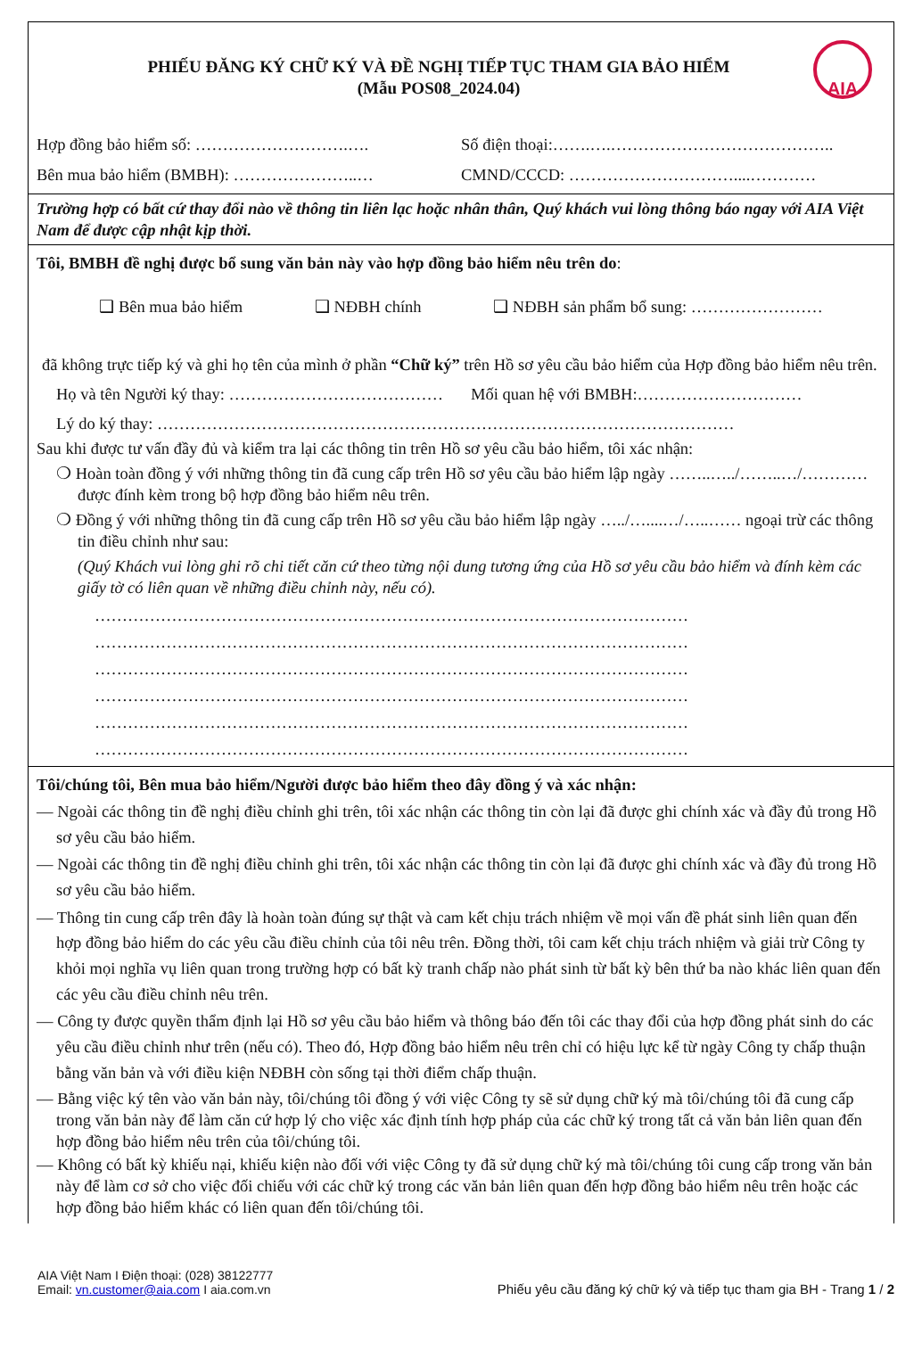AIA
PHIẾU ĐĂNG KÝ CHỮ KÝ VÀ ĐỀ NGHỊ TIẾP TỤC THAM GIA BẢO HIỂM
(Mẫu POS08_2024.04)
Hợp đồng bảo hiểm số: ……………………….…. Số điện thoại:…….….…………………………………..
Bên mua bảo hiểm (BMBH): …………………..… CMND/CCCD: …………………………....…………
Trường hợp có bất cứ thay đổi nào về thông tin liên lạc hoặc nhân thân, Quý khách vui lòng thông báo ngay với AIA Việt Nam để được cập nhật kịp thời.
Tôi, BMBH đề nghị được bổ sung văn bản này vào hợp đồng bảo hiểm nêu trên do:
❑ Bên mua bảo hiểm ❑ NĐBH chính ❑ NĐBH sản phẩm bổ sung: ……………………
đã không trực tiếp ký và ghi họ tên của mình ở phần “Chữ ký” trên Hồ sơ yêu cầu bảo hiểm của Hợp đồng bảo hiểm nêu trên.
Họ và tên Người ký thay: ………………………………… Mối quan hệ với BMBH:…………………………
Lý do ký thay: ……………………………………………………………………………………………
Sau khi được tư vấn đầy đủ và kiểm tra lại các thông tin trên Hồ sơ yêu cầu bảo hiểm, tôi xác nhận:
❍ Hoàn toàn đồng ý với những thông tin đã cung cấp trên Hồ sơ yêu cầu bảo hiểm lập ngày ……..…../……..…/………… được đính kèm trong bộ hợp đồng bảo hiểm nêu trên.
❍ Đồng ý với những thông tin đã cung cấp trên Hồ sơ yêu cầu bảo hiểm lập ngày …../…....…/…..…… ngoại trừ các thông tin điều chỉnh như sau:
(Quý Khách vui lòng ghi rõ chi tiết căn cứ theo từng nội dung tương ứng của Hồ sơ yêu cầu bảo hiểm và đính kèm các giấy tờ có liên quan về những điều chỉnh này, nếu có).
………………………………………………………………………………………………
………………………………………………………………………………………………
………………………………………………………………………………………………
………………………………………………………………………………………………
………………………………………………………………………………………………
………………………………………………………………………………………………
Tôi/chúng tôi, Bên mua bảo hiểm/Người được bảo hiểm theo đây đồng ý và xác nhận:
— Ngoài các thông tin đề nghị điều chỉnh ghi trên, tôi xác nhận các thông tin còn lại đã được ghi chính xác và đầy đủ trong Hồ sơ yêu cầu bảo hiểm.
— Ngoài các thông tin đề nghị điều chỉnh ghi trên, tôi xác nhận các thông tin còn lại đã được ghi chính xác và đầy đủ trong Hồ sơ yêu cầu bảo hiểm.
— Thông tin cung cấp trên đây là hoàn toàn đúng sự thật và cam kết chịu trách nhiệm về mọi vấn đề phát sinh liên quan đến hợp đồng bảo hiểm do các yêu cầu điều chỉnh của tôi nêu trên. Đồng thời, tôi cam kết chịu trách nhiệm và giải trừ Công ty khỏi mọi nghĩa vụ liên quan trong trường hợp có bất kỳ tranh chấp nào phát sinh từ bất kỳ bên thứ ba nào khác liên quan đến các yêu cầu điều chỉnh nêu trên.
— Công ty được quyền thẩm định lại Hồ sơ yêu cầu bảo hiểm và thông báo đến tôi các thay đổi của hợp đồng phát sinh do các yêu cầu điều chỉnh như trên (nếu có). Theo đó, Hợp đồng bảo hiểm nêu trên chỉ có hiệu lực kể từ ngày Công ty chấp thuận bằng văn bản và với điều kiện NĐBH còn sống tại thời điểm chấp thuận.
— Bằng việc ký tên vào văn bản này, tôi/chúng tôi đồng ý với việc Công ty sẽ sử dụng chữ ký mà tôi/chúng tôi đã cung cấp trong văn bản này để làm căn cứ hợp lý cho việc xác định tính hợp pháp của các chữ ký trong tất cả văn bản liên quan đến hợp đồng bảo hiểm nêu trên của tôi/chúng tôi.
— Không có bất kỳ khiếu nại, khiếu kiện nào đối với việc Công ty đã sử dụng chữ ký mà tôi/chúng tôi cung cấp trong văn bản này để làm cơ sở cho việc đối chiếu với các chữ ký trong các văn bản liên quan đến hợp đồng bảo hiểm nêu trên hoặc các hợp đồng bảo hiểm khác có liên quan đến tôi/chúng tôi.
AIA Việt Nam I Điện thoại: (028) 38122777
Email: vn.customer@aia.com I aia.com.vn
Phiếu yêu cầu đăng ký chữ ký và tiếp tục tham gia BH - Trang 1 / 2